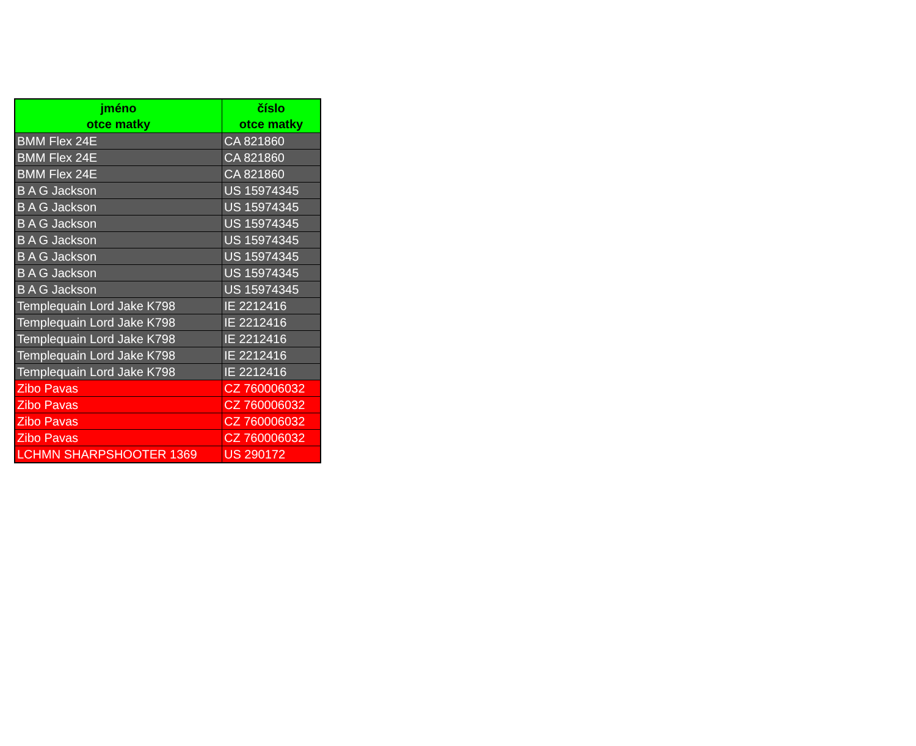| jméno otce matky | číslo otce matky |
| --- | --- |
| BMM Flex 24E | CA 821860 |
| BMM Flex 24E | CA 821860 |
| BMM Flex 24E | CA 821860 |
| B A G Jackson | US 15974345 |
| B A G Jackson | US 15974345 |
| B A G Jackson | US 15974345 |
| B A G Jackson | US 15974345 |
| B A G Jackson | US 15974345 |
| B A G Jackson | US 15974345 |
| B A G Jackson | US 15974345 |
| Templequain Lord Jake K798 | IE 2212416 |
| Templequain Lord Jake K798 | IE 2212416 |
| Templequain Lord Jake K798 | IE 2212416 |
| Templequain Lord Jake K798 | IE 2212416 |
| Templequain Lord Jake K798 | IE 2212416 |
| Zibo Pavas | CZ 760006032 |
| Zibo Pavas | CZ 760006032 |
| Zibo Pavas | CZ 760006032 |
| Zibo Pavas | CZ 760006032 |
| LCHMN SHARPSHOOTER 1369 | US 290172 |